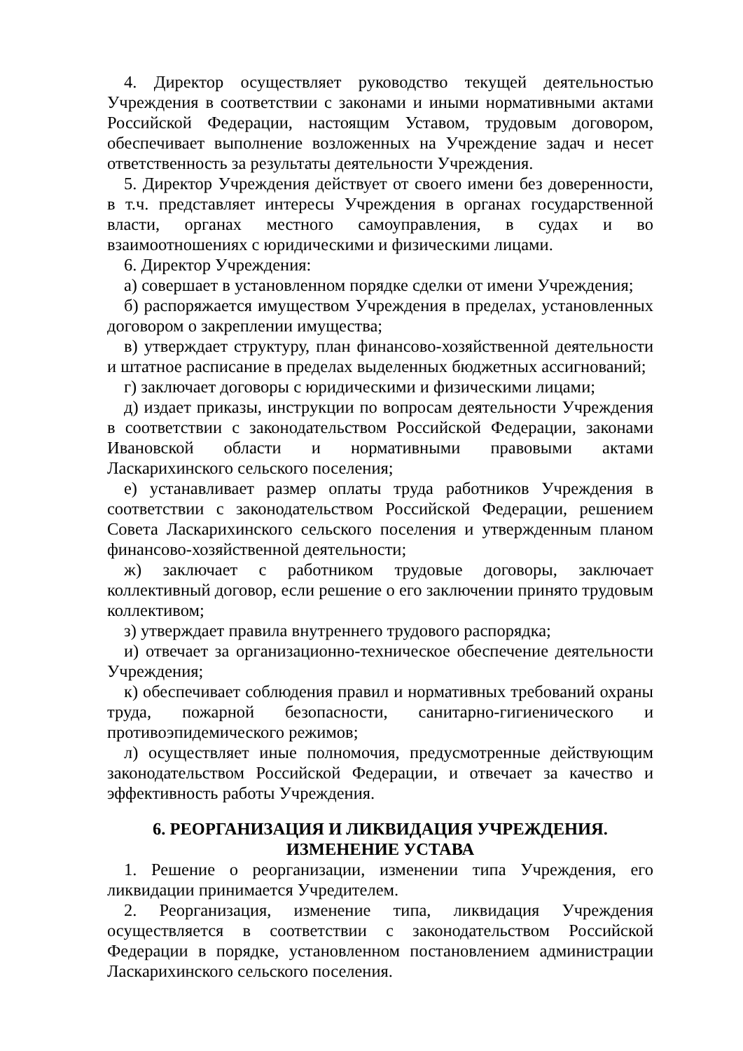4. Директор осуществляет руководство текущей деятельностью Учреждения в соответствии с законами и иными нормативными актами Российской Федерации, настоящим Уставом, трудовым договором, обеспечивает выполнение возложенных на Учреждение задач и несет ответственность за результаты деятельности Учреждения.
5. Директор Учреждения действует от своего имени без доверенности, в т.ч. представляет интересы Учреждения в органах государственной власти, органах местного самоуправления, в судах и во взаимоотношениях с юридическими и физическими лицами.
6. Директор Учреждения:
а) совершает в установленном порядке сделки от имени Учреждения;
б) распоряжается имуществом Учреждения в пределах, установленных договором о закреплении имущества;
в) утверждает структуру, план финансово-хозяйственной деятельности и штатное расписание в пределах выделенных бюджетных ассигнований;
г) заключает договоры с юридическими и физическими лицами;
д) издает приказы, инструкции по вопросам деятельности Учреждения в соответствии с законодательством Российской Федерации, законами Ивановской области и нормативными правовыми актами Ласкарихинского сельского поселения;
е) устанавливает размер оплаты труда работников Учреждения в соответствии с законодательством Российской Федерации, решением Совета Ласкарихинского сельского поселения и утвержденным планом финансово-хозяйственной деятельности;
ж) заключает с работником трудовые договоры, заключает коллективный договор, если решение о его заключении принято трудовым коллективом;
з) утверждает правила внутреннего трудового распорядка;
и) отвечает за организационно-техническое обеспечение деятельности Учреждения;
к) обеспечивает соблюдения правил и нормативных требований охраны труда, пожарной безопасности, санитарно-гигиенического и противоэпидемического режимов;
л) осуществляет иные полномочия, предусмотренные действующим законодательством Российской Федерации, и отвечает за качество и эффективность работы Учреждения.
6. РЕОРГАНИЗАЦИЯ И ЛИКВИДАЦИЯ УЧРЕЖДЕНИЯ.
ИЗМЕНЕНИЕ УСТАВА
1. Решение о реорганизации, изменении типа Учреждения, его ликвидации принимается Учредителем.
2. Реорганизация, изменение типа, ликвидация Учреждения осуществляется в соответствии с законодательством Российской Федерации в порядке, установленном постановлением администрации Ласкарихинского сельского поселения.